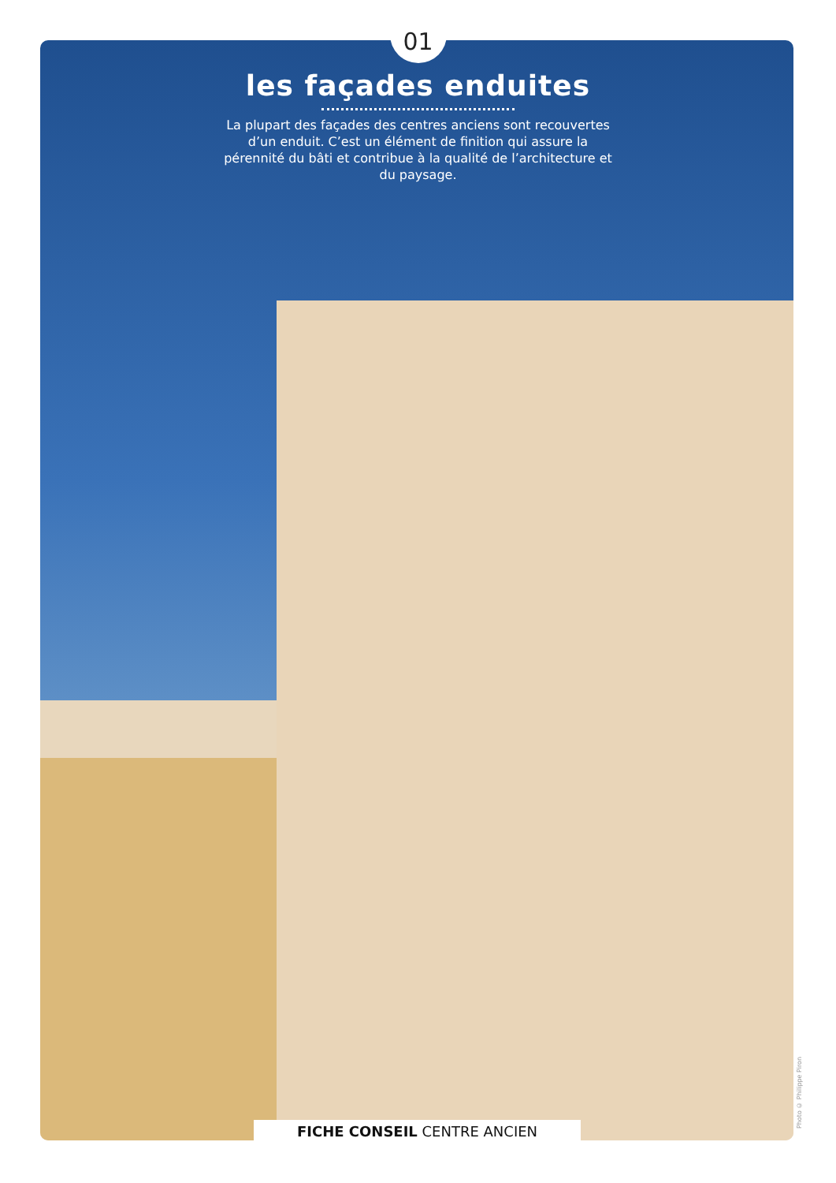01
les façades enduites
La plupart des façades des centres anciens sont recouvertes d’un enduit. C’est un élément de finition qui assure la pérennité du bâti et contribue à la qualité de l’architecture et du paysage.
FICHE CONSEIL CENTRE ANCIEN
Photo © Philippe Piron